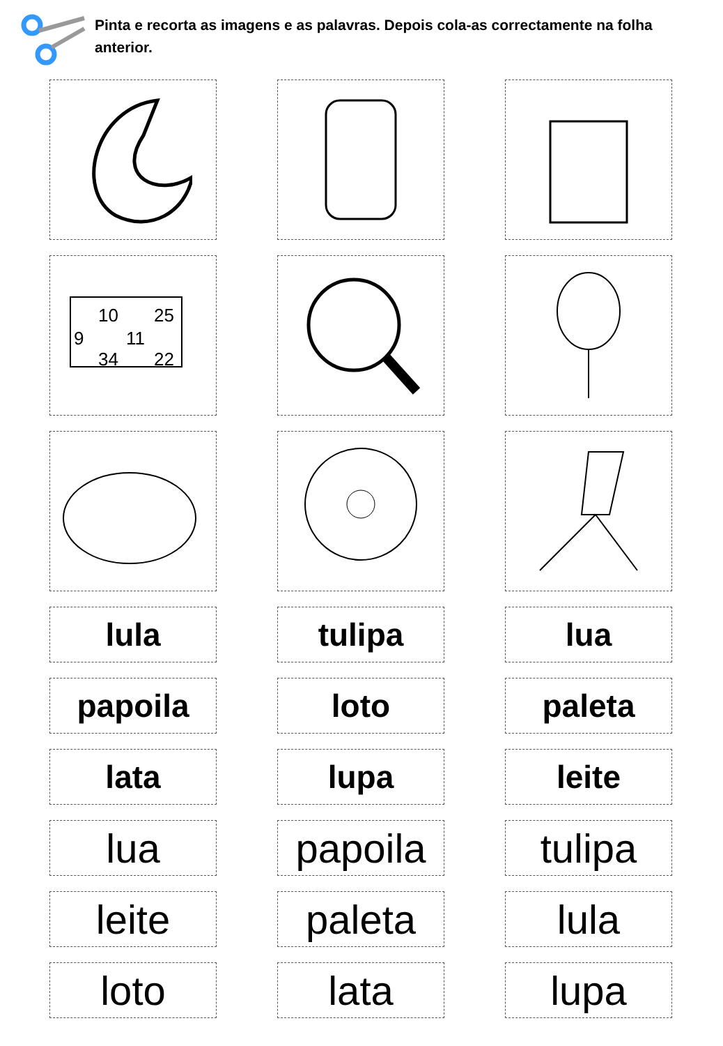Pinta e recorta as imagens e as palavras. Depois cola-as correctamente na folha anterior.
10
25
9
11
34
22
lula
tulipa
lua
papoila
loto
paleta
lata
lupa
leite
lua
papoila
tulipa
leite
paleta
lula
loto
lata
lupa